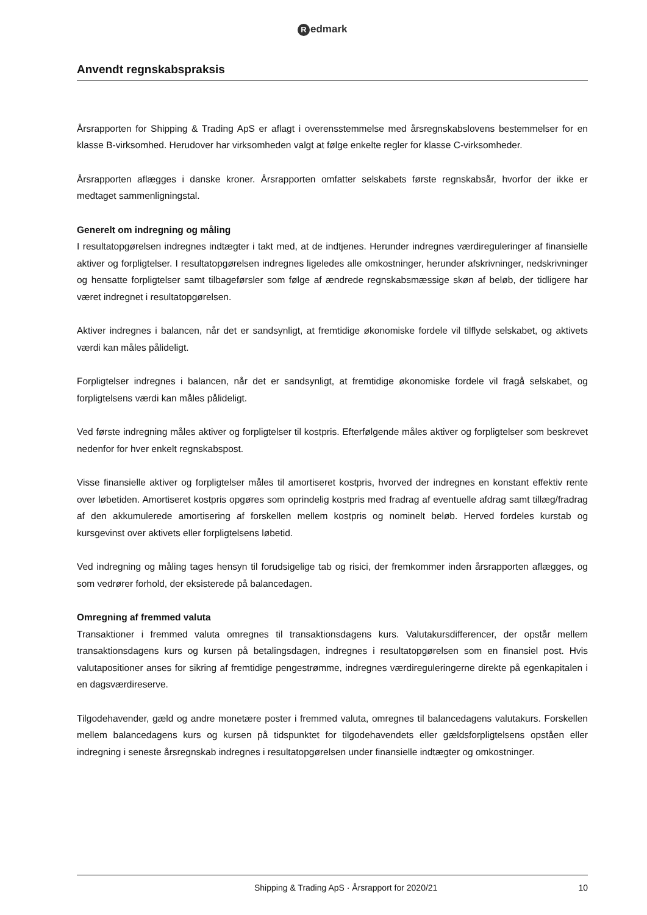Redmark
Anvendt regnskabspraksis
Årsrapporten for Shipping & Trading ApS er aflagt i overensstemmelse med årsregnskabslovens bestemmelser for en klasse B-virksomhed. Herudover har virksomheden valgt at følge enkelte regler for klasse C-virksomheder.
Årsrapporten aflægges i danske kroner. Årsrapporten omfatter selskabets første regnskabsår, hvorfor der ikke er medtaget sammenligningstal.
Generelt om indregning og måling
I resultatopgørelsen indregnes indtægter i takt med, at de indtjenes. Herunder indregnes værdireguleringer af finansielle aktiver og forpligtelser. I resultatopgørelsen indregnes ligeledes alle omkostninger, herunder afskrivninger, nedskrivninger og hensatte forpligtelser samt tilbageførsler som følge af ændrede regnskabsmæssige skøn af beløb, der tidligere har været indregnet i resultatopgørelsen.
Aktiver indregnes i balancen, når det er sandsynligt, at fremtidige økonomiske fordele vil tilflyde selskabet, og aktivets værdi kan måles pålideligt.
Forpligtelser indregnes i balancen, når det er sandsynligt, at fremtidige økonomiske fordele vil fragå selskabet, og forpligtelsens værdi kan måles pålideligt.
Ved første indregning måles aktiver og forpligtelser til kostpris. Efterfølgende måles aktiver og forpligtelser som beskrevet nedenfor for hver enkelt regnskabspost.
Visse finansielle aktiver og forpligtelser måles til amortiseret kostpris, hvorved der indregnes en konstant effektiv rente over løbetiden. Amortiseret kostpris opgøres som oprindelig kostpris med fradrag af eventuelle afdrag samt tillæg/fradrag af den akkumulerede amortisering af forskellen mellem kostpris og nominelt beløb. Herved fordeles kurstab og kursgevinst over aktivets eller forpligtelsens løbetid.
Ved indregning og måling tages hensyn til forudsigelige tab og risici, der fremkommer inden årsrapporten aflægges, og som vedrører forhold, der eksisterede på balancedagen.
Omregning af fremmed valuta
Transaktioner i fremmed valuta omregnes til transaktionsdagens kurs. Valutakursdifferencer, der opstår mellem transaktionsdagens kurs og kursen på betalingsdagen, indregnes i resultatopgørelsen som en finansiel post. Hvis valutapositioner anses for sikring af fremtidige pengestrømme, indregnes værdireguleringerne direkte på egenkapitalen i en dagsværdireserve.
Tilgodehavender, gæld og andre monetære poster i fremmed valuta, omregnes til balancedagens valutakurs. Forskellen mellem balancedagens kurs og kursen på tidspunktet for tilgodehavendets eller gældsforpligtelsens opståen eller indregning i seneste årsregnskab indregnes i resultatopgørelsen under finansielle indtægter og omkostninger.
Shipping & Trading ApS · Årsrapport for 2020/21 10